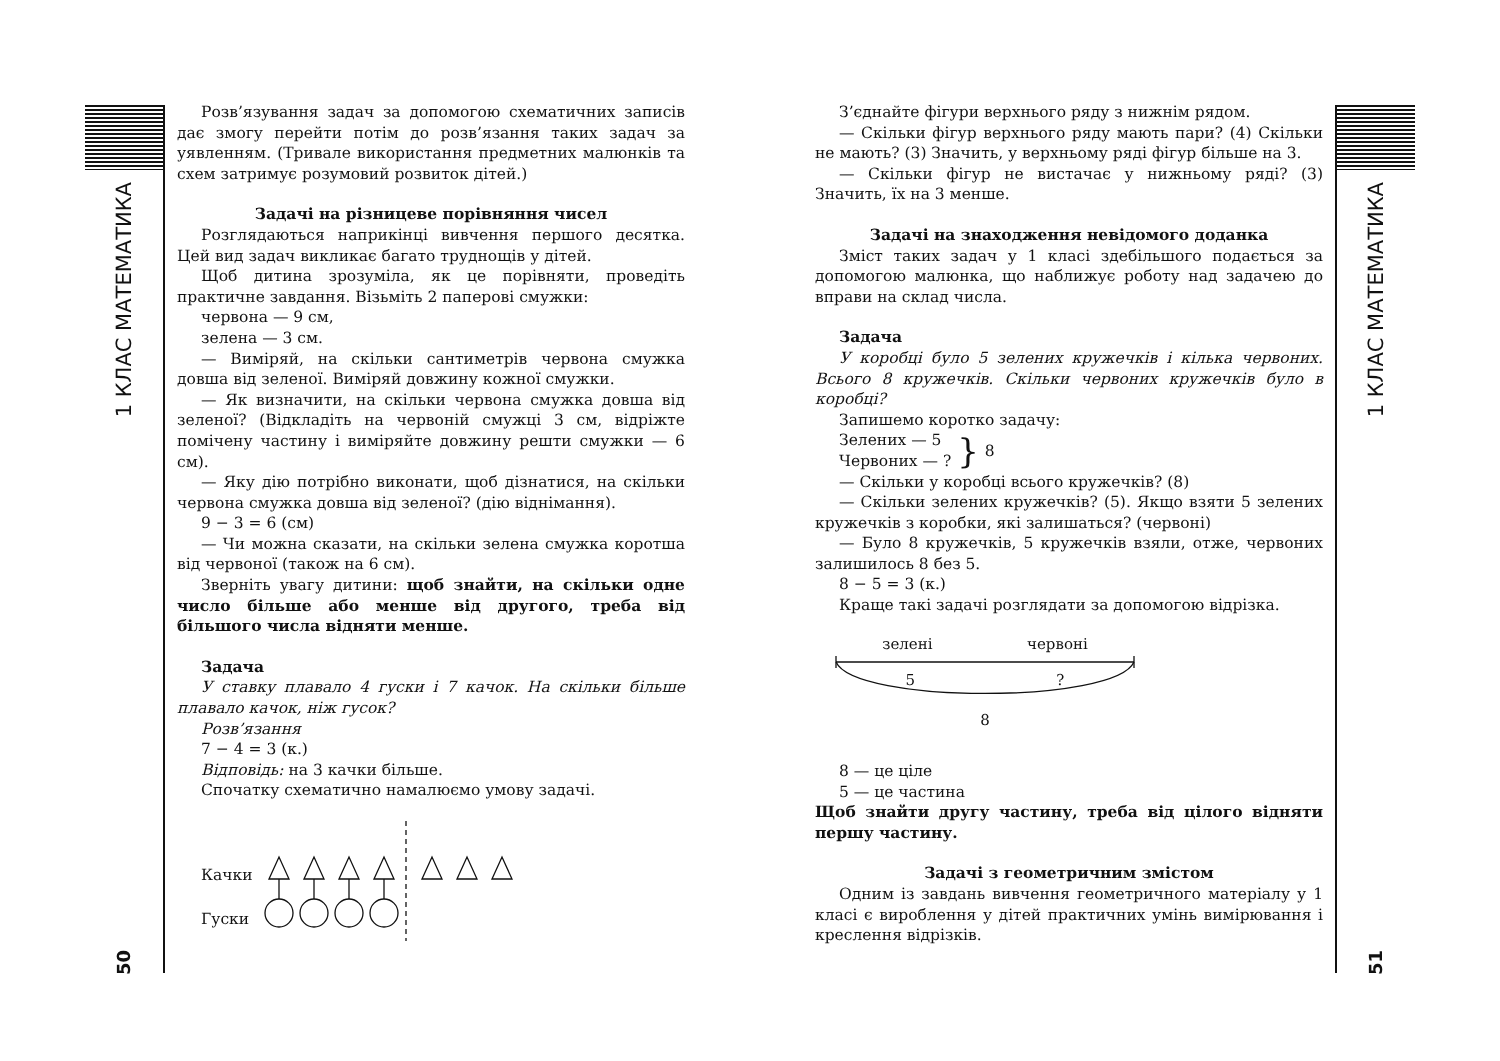1 КЛАС МАТЕМАТИКА
50
Розв’язування задач за допомогою схематичних записів дає змогу перейти потім до розв’язання таких задач за уявленням. (Тривале використання предметних малюнків та схем затримує розумовий розвиток дітей.)
Задачі на різницеве порівняння чисел
Розглядаються наприкінці вивчення першого десятка. Цей вид задач викликає багато труднощів у дітей.
Щоб дитина зрозуміла, як це порівняти, проведіть практичне завдання. Візьміть 2 паперові смужки:
червона — 9 см,
зелена — 3 см.
— Виміряй, на скільки сантиметрів червона смужка довша від зеленої. Виміряй довжину кожної смужки.
— Як визначити, на скільки червона смужка довша від зеленої? (Відкладіть на червоній смужці 3 см, відріжте помічену частину і виміряйте довжину решти смужки — 6 см).
— Яку дію потрібно виконати, щоб дізнатися, на скільки червона смужка довша від зеленої? (дію віднімання).
9 − 3 = 6 (см)
— Чи можна сказати, на скільки зелена смужка коротша від червоної (також на 6 см).
Зверніть увагу дитини: щоб знайти, на скільки одне число більше або менше від другого, треба від більшого числа відняти менше.
Задача
У ставку плавало 4 гуски і 7 качок. На скільки більше плавало качок, ніж гусок?
Розв’язання
7 − 4 = 3 (к.)
Відповідь: на 3 качки більше.
Спочатку схематично намалюємо умову задачі.
Качки
Гуски
З’єднайте фігури верхнього ряду з нижнім рядом.
— Скільки фігур верхнього ряду мають пари? (4) Скільки не мають? (3) Значить, у верхньому ряді фігур більше на 3.
— Скільки фігур не вистачає у нижньому ряді? (3) Значить, їх на 3 менше.
Задачі на знаходження невідомого доданка
Зміст таких задач у 1 класі здебільшого подається за допомогою малюнка, що наближує роботу над задачею до вправи на склад числа.
Задача
У коробці було 5 зелених кружечків і кілька червоних. Всього 8 кружечків. Скільки червоних кружечків було в коробці?
Запишемо коротко задачу:
Зелених — 5
Червоних — ?
}
8
— Скільки у коробці всього кружечків? (8)
— Скільки зелених кружечків? (5). Якщо взяти 5 зелених кружечків з коробки, які залишаться? (червоні)
— Було 8 кружечків, 5 кружечків взяли, отже, червоних залишилось 8 без 5.
8 − 5 = 3 (к.)
Краще такі задачі розглядати за допомогою відрізка.
зелені червоні
5 ?
8
8 — це ціле
5 — це частина
Щоб знайти другу частину, треба від цілого відняти першу частину.
Задачі з геометричним змістом
Одним із завдань вивчення геометричного матеріалу у 1 класі є вироблення у дітей практичних умінь вимірювання і креслення відрізків.
1 КЛАС МАТЕМАТИКА
51